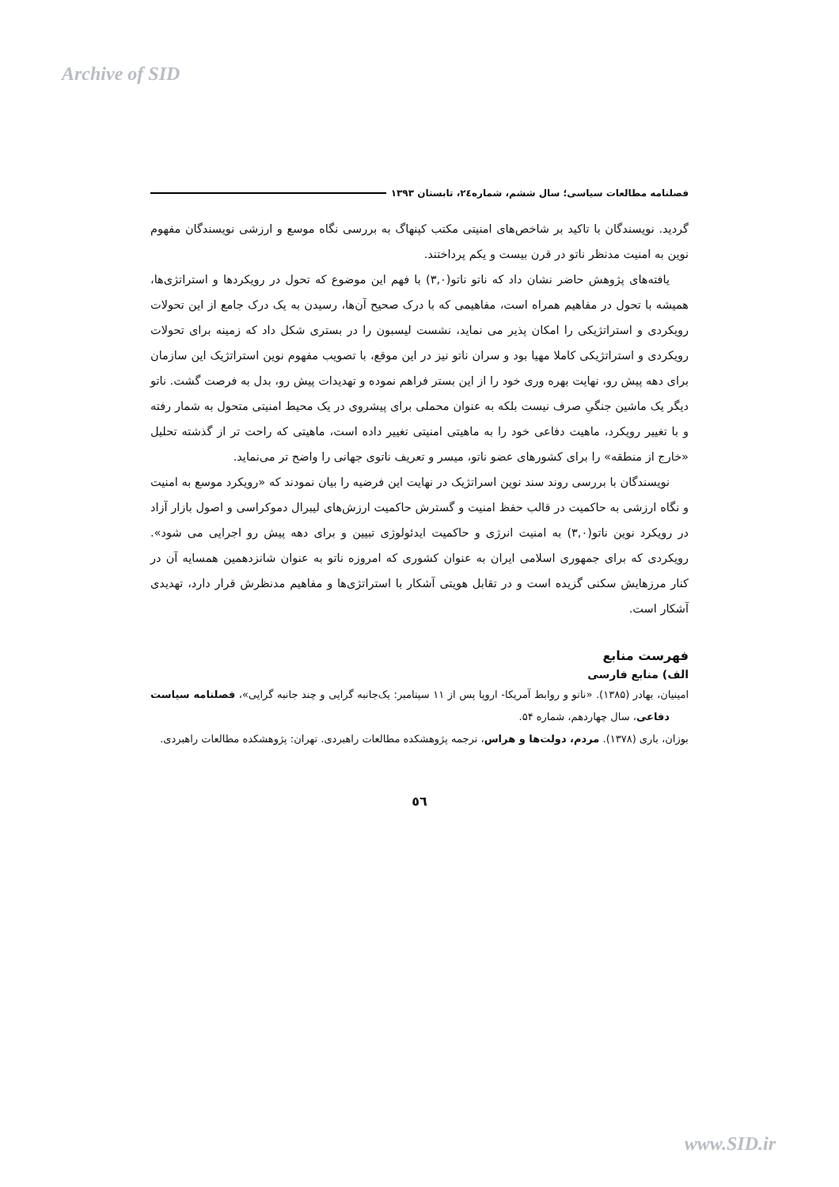Archive of SID
فصلنامه مطالعات سیاسی؛ سال ششم، شماره۲٤، تابستان ۱۳۹۳
گردید. نویسندگان با تاکید بر شاخص‌های امنیتی مکتب کپنهاگ به بررسی نگاه موسع و ارزشی نویسندگان مفهوم نوین به امنیت مدنظر ناتو در قرن بیست و یکم پرداختند.
یافته‌های پژوهش حاضر نشان داد که ناتو ناتو(۳,۰) با فهم این موضوع که تحول در رویکردها و استراتژی‌ها، همیشه با تحول در مفاهیم همراه است، مفاهیمی که با درک صحیح آن‌ها، رسیدن به یک درک جامع از این تحولات رویکردی و استراتژیکی را امکان پذیر می نماید، نشست لیسبون را در بستری شکل داد که زمینه برای تحولات رویکردی و استراتژیکی کاملا مهیا بود و سران ناتو نیز در این موقع، با تصویب مفهوم نوین استراتژیک این سازمان برای دهه پیش رو، نهایت بهره وری خود را از این بستر فراهم نموده و تهدیدات پیش رو، بدل به فرصت گشت. ناتو دیگر یک ماشین جنگیِ صرف نیست بلکه به عنوان محملی برای پیشروی در یک محیط امنیتی متحول به شمار رفته و با تغییر رویکرد، ماهیت دفاعی خود را به ماهیتی امنیتی تغییر داده است، ماهیتی که راحت تر از گذشته تحلیل «خارج از منطقه» را برای کشورهای عضو ناتو، میسر و تعریف ناتوی جهانی را واضح تر می‌نماید.
نویسندگان با بررسی روند سند نوین اسراتژیک در نهایت این فرضیه را بیان نمودند که «رویکرد موسع به امنیت و نگاه ارزشی به حاکمیت در قالب حفظ امنیت و گسترش حاکمیت ارزش‌های لیبرال دموکراسی و اصول بازار آزاد در رویکرد نوین ناتو(۳,۰) به امنیت انرژی و حاکمیت ایدئولوژی تبیین و برای دهه پیش رو اجرایی می شود». رویکردی که برای جمهوری اسلامی ایران به عنوان کشوری که امروزه ناتو به عنوان شانزدهمین همسایه آن در کنار مرزهایش سکنی گزیده است و در تقابل هویتی آشکار با استراتژی‌ها و مفاهیم مدنظرش قرار دارد، تهدیدی آشکار است.
فهرست منابع
الف) منابع فارسی
امینیان، بهادر (۱۳۸۵). «ناتو و روابط آمریکا- اروپا پس از ۱۱ سپتامبر: یک‌جانبه گرایی و چند جانبه گرایی»، فصلنامه سیاست دفاعی، سال چهاردهم، شماره ۵۴.
بوزان، باری (۱۳۷۸). مردم، دولت‌ها و هراس، ترجمه پژوهشکده مطالعات راهبردی. تهران: پژوهشکده مطالعات راهبردی.
٥٦
www.SID.ir